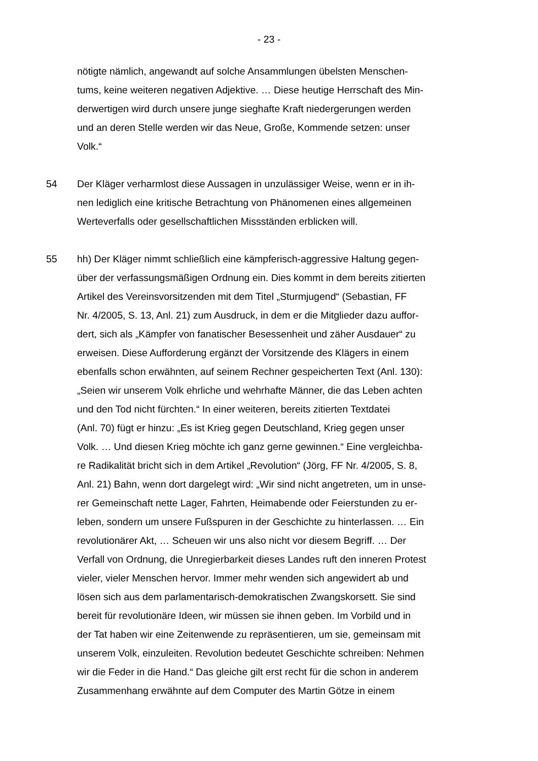- 23 -
nötigte nämlich, angewandt auf solche Ansammlungen übelsten Menschen-
tums, keine weiteren negativen Adjektive. … Diese heutige Herrschaft des Min-
derwertigen wird durch unsere junge sieghafte Kraft niedergerungen werden
und an deren Stelle werden wir das Neue, Große, Kommende setzen: unser
Volk.“
54 Der Kläger verharmlost diese Aussagen in unzulässiger Weise, wenn er in ih-
nen lediglich eine kritische Betrachtung von Phänomenen eines allgemeinen
Werteverfalls oder gesellschaftlichen Missständen erblicken will.
55 hh) Der Kläger nimmt schließlich eine kämpferisch-aggressive Haltung gegen-
über der verfassungsmäßigen Ordnung ein. Dies kommt in dem bereits zitierten
Artikel des Vereinsvorsitzenden mit dem Titel „Sturmjugend“ (Sebastian, FF
Nr. 4/2005, S. 13, Anl. 21) zum Ausdruck, in dem er die Mitglieder dazu auffor-
dert, sich als „Kämpfer von fanatischer Besessenheit und zäher Ausdauer“ zu
erweisen. Diese Aufforderung ergänzt der Vorsitzende des Klägers in einem
ebenfalls schon erwähnten, auf seinem Rechner gespeicherten Text (Anl. 130):
„Seien wir unserem Volk ehrliche und wehrhafte Männer, die das Leben achten
und den Tod nicht fürchten.“ In einer weiteren, bereits zitierten Textdatei
(Anl. 70) fügt er hinzu: „Es ist Krieg gegen Deutschland, Krieg gegen unser
Volk. … Und diesen Krieg möchte ich ganz gerne gewinnen.“ Eine vergleichba-
re Radikalität bricht sich in dem Artikel „Revolution“ (Jörg, FF Nr. 4/2005, S. 8,
Anl. 21) Bahn, wenn dort dargelegt wird: „Wir sind nicht angetreten, um in unse-
rer Gemeinschaft nette Lager, Fahrten, Heimabende oder Feierstunden zu er-
leben, sondern um unsere Fußspuren in der Geschichte zu hinterlassen. … Ein
revolutionärer Akt, … Scheuen wir uns also nicht vor diesem Begriff. … Der
Verfall von Ordnung, die Unregierbarkeit dieses Landes ruft den inneren Protest
vieler, vieler Menschen hervor. Immer mehr wenden sich angewidert ab und
lösen sich aus dem parlamentarisch-demokratischen Zwangskorsett. Sie sind
bereit für revolutionäre Ideen, wir müssen sie ihnen geben. Im Vorbild und in
der Tat haben wir eine Zeitenwende zu repräsentieren, um sie, gemeinsam mit
unserem Volk, einzuleiten. Revolution bedeutet Geschichte schreiben: Nehmen
wir die Feder in die Hand.“ Das gleiche gilt erst recht für die schon in anderem
Zusammenhang erwähnte auf dem Computer des Martin Götze in einem